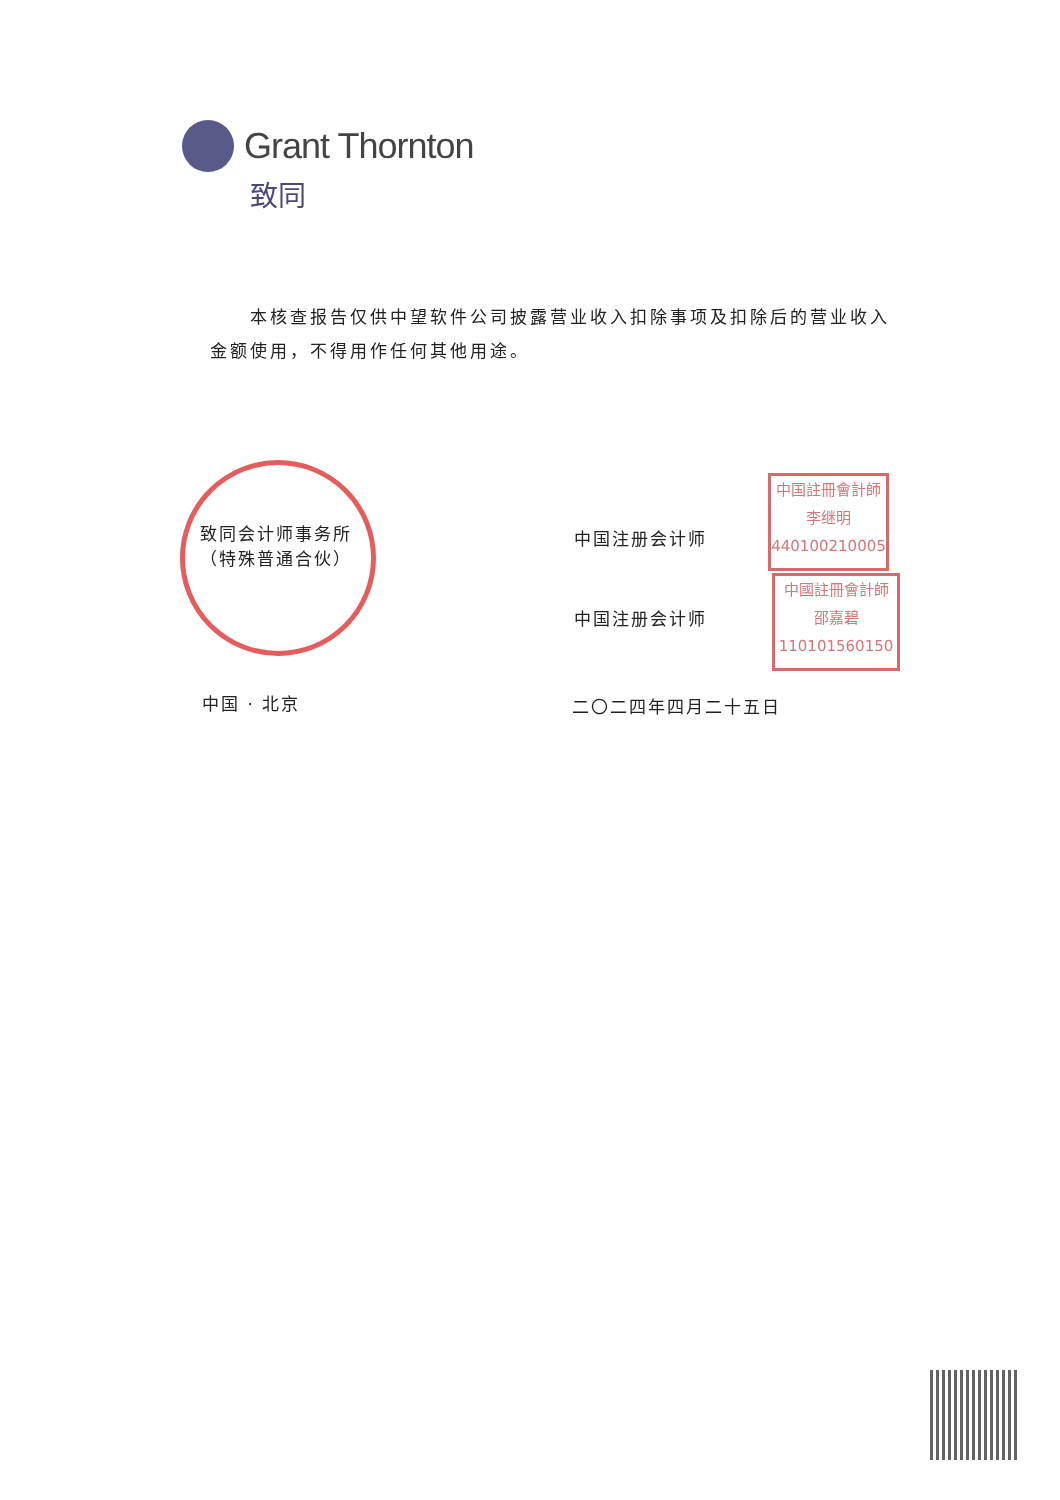Grant Thornton
致同
本核查报告仅供中望软件公司披露营业收入扣除事项及扣除后的营业收入金额使用，不得用作任何其他用途。
致同会计师事务所
（特殊普通合伙）
中国注册会计师
中国註冊會計師
李继明
440100210005
中国注册会计师
中國註冊會計師
邵嘉碧
110101560150
中国 · 北京 二〇二四年四月二十五日